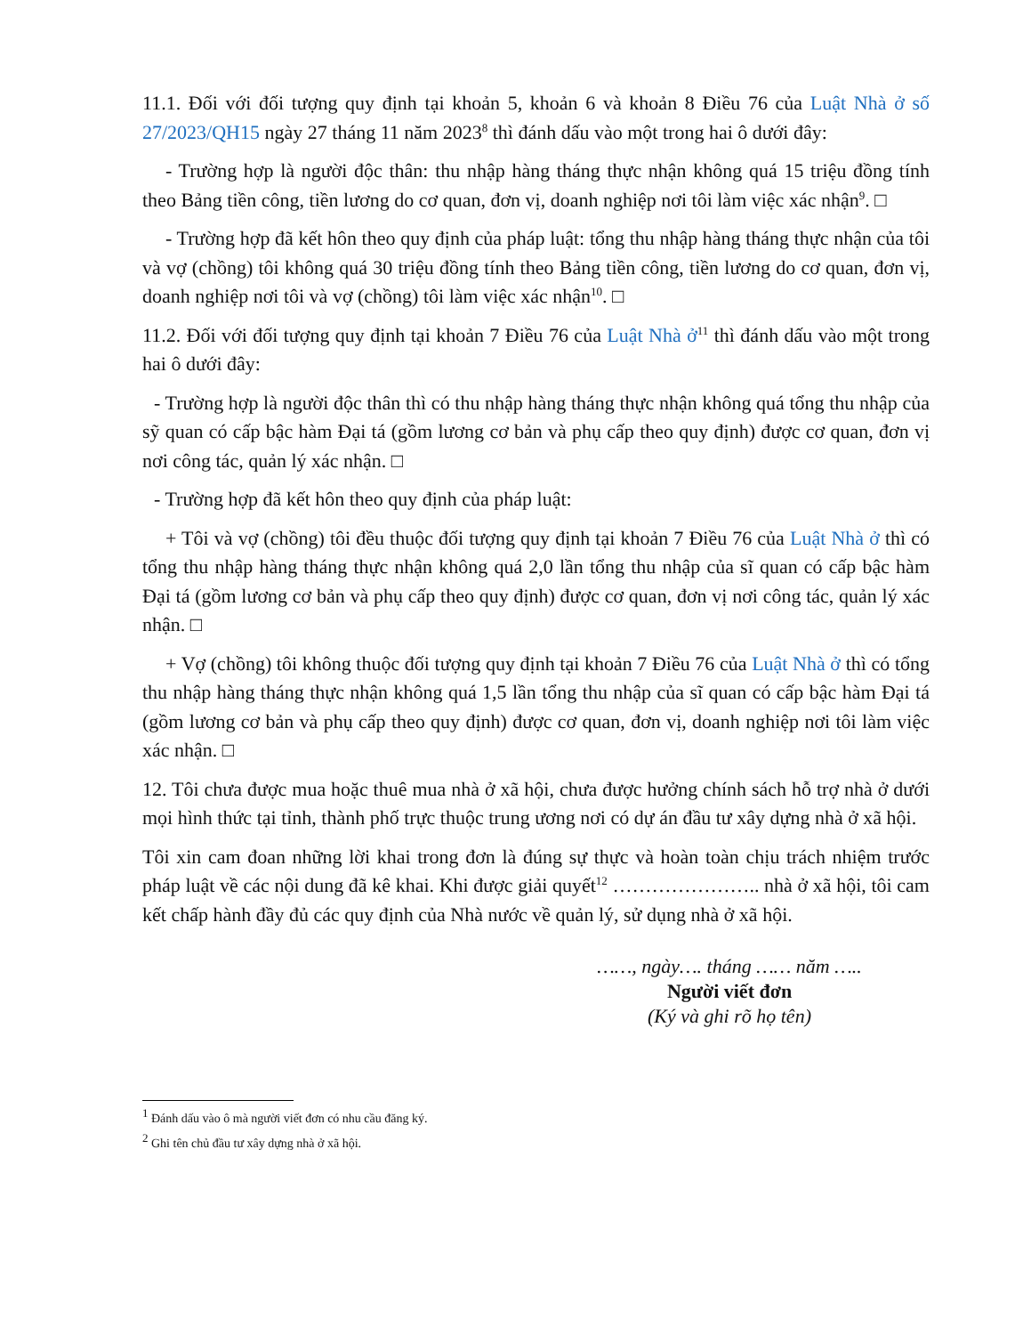11.1. Đối với đối tượng quy định tại khoản 5, khoản 6 và khoản 8 Điều 76 của Luật Nhà ở số 27/2023/QH15 ngày 27 tháng 11 năm 2023<sup>8</sup> thì đánh dấu vào một trong hai ô dưới đây:
- Trường hợp là người độc thân: thu nhập hàng tháng thực nhận không quá 15 triệu đồng tính theo Bảng tiền công, tiền lương do cơ quan, đơn vị, doanh nghiệp nơi tôi làm việc xác nhận<sup>9</sup>. □
- Trường hợp đã kết hôn theo quy định của pháp luật: tổng thu nhập hàng tháng thực nhận của tôi và vợ (chồng) tôi không quá 30 triệu đồng tính theo Bảng tiền công, tiền lương do cơ quan, đơn vị, doanh nghiệp nơi tôi và vợ (chồng) tôi làm việc xác nhận<sup>10</sup>. □
11.2. Đối với đối tượng quy định tại khoản 7 Điều 76 của Luật Nhà ở<sup>11</sup> thì đánh dấu vào một trong hai ô dưới đây:
- Trường hợp là người độc thân thì có thu nhập hàng tháng thực nhận không quá tổng thu nhập của sỹ quan có cấp bậc hàm Đại tá (gồm lương cơ bản và phụ cấp theo quy định) được cơ quan, đơn vị nơi công tác, quản lý xác nhận. □
- Trường hợp đã kết hôn theo quy định của pháp luật:
+ Tôi và vợ (chồng) tôi đều thuộc đối tượng quy định tại khoản 7 Điều 76 của Luật Nhà ở thì có tổng thu nhập hàng tháng thực nhận không quá 2,0 lần tổng thu nhập của sĩ quan có cấp bậc hàm Đại tá (gồm lương cơ bản và phụ cấp theo quy định) được cơ quan, đơn vị nơi công tác, quản lý xác nhận. □
+ Vợ (chồng) tôi không thuộc đối tượng quy định tại khoản 7 Điều 76 của Luật Nhà ở thì có tổng thu nhập hàng tháng thực nhận không quá 1,5 lần tổng thu nhập của sĩ quan có cấp bậc hàm Đại tá (gồm lương cơ bản và phụ cấp theo quy định) được cơ quan, đơn vị, doanh nghiệp nơi tôi làm việc xác nhận. □
12. Tôi chưa được mua hoặc thuê mua nhà ở xã hội, chưa được hưởng chính sách hỗ trợ nhà ở dưới mọi hình thức tại tỉnh, thành phố trực thuộc trung ương nơi có dự án đầu tư xây dựng nhà ở xã hội.
Tôi xin cam đoan những lời khai trong đơn là đúng sự thực và hoàn toàn chịu trách nhiệm trước pháp luật về các nội dung đã kê khai. Khi được giải quyết<sup>12</sup> ………………….. nhà ở xã hội, tôi cam kết chấp hành đầy đủ các quy định của Nhà nước về quản lý, sử dụng nhà ở xã hội.
……, ngày…. tháng …… năm …..
Người viết đơn
(Ký và ghi rõ họ tên)
<sup>1</sup> Đánh dấu vào ô mà người viết đơn có nhu cầu đăng ký.
<sup>2</sup> Ghi tên chủ đầu tư xây dựng nhà ở xã hội.